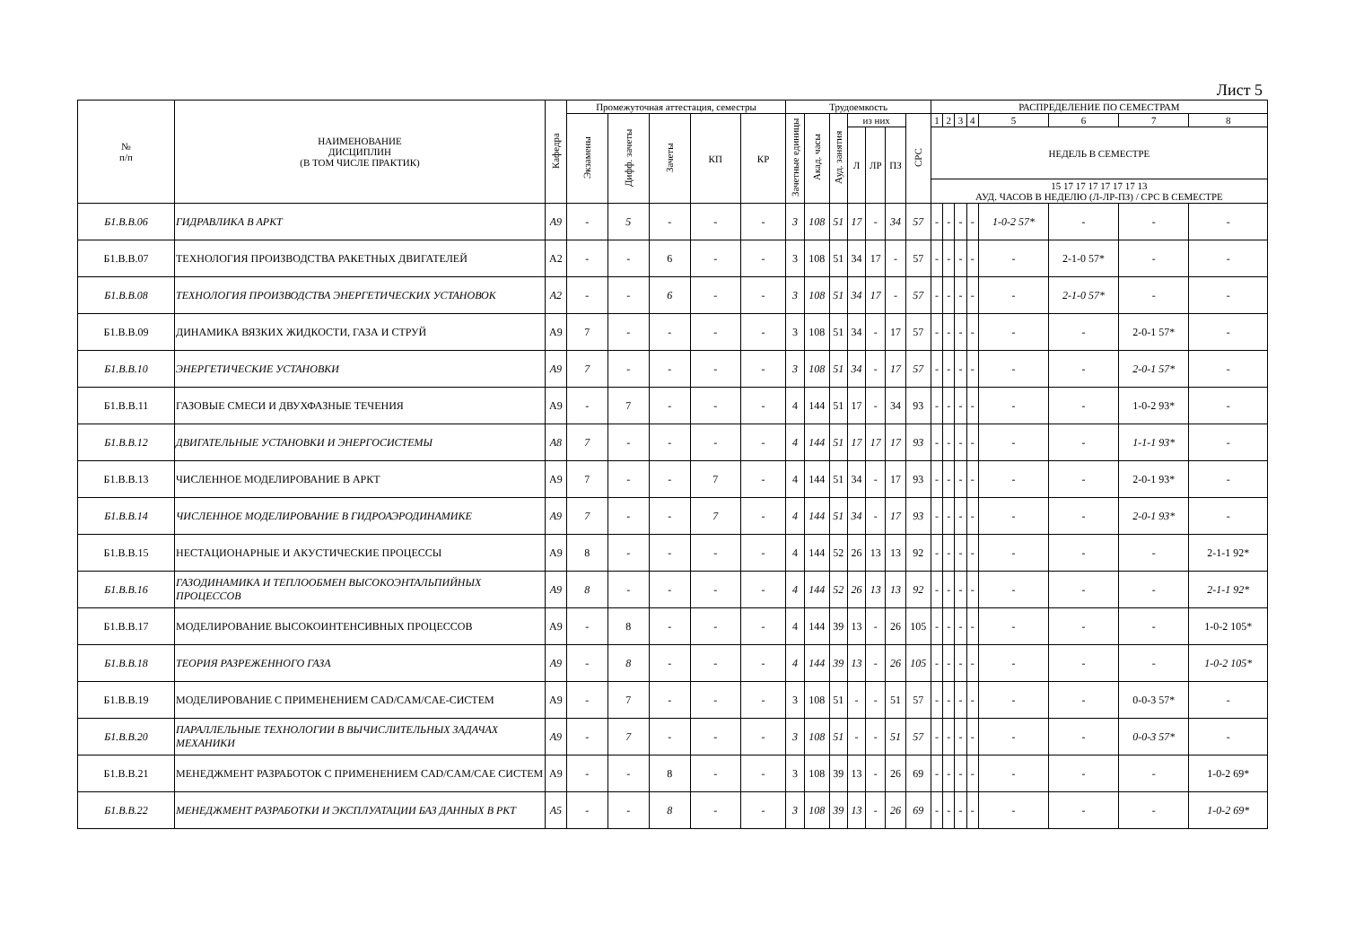Лист 5
| № п/п | НАИМЕНОВАНИЕ ДИСЦИПЛИН (В ТОМ ЧИСЛЕ ПРАКТИК) | Кафедра | Промежуточная аттестация, семестры | | | | | Трудоемкость | | | | | | | РАСПРЕДЕЛЕНИЕ ПО СЕМЕСТРАМ | | | | | | | |
| --- | --- | --- | --- | --- | --- | --- | --- | --- | --- | --- | --- | --- | --- | --- | --- | --- | --- | --- | --- | --- | --- | --- |
| | | | Экзамены | Дифф. зачеты | Зачеты | КП | КР | Зачетные единицы | Акад. часы | Ауд. занятия | из них | | | СРС | 1 | 2 | 3 | 4 | 5 | 6 | 7 | 8 |
| | | | | | | | | | | | Л | ЛР | ПЗ | | НЕДЕЛЬ В СЕМЕСТРЕ | | | | | | | |
| | | | | | | | | | | | | | | | 15 17 17 17 17 17 17 13 АУД. ЧАСОВ В НЕДЕЛЮ (Л-ЛР-ПЗ) / СРС В СЕМЕСТРЕ | | | | | | | |
| Б1.В.В.06 | ГИДРАВЛИКА В АРКТ | А9 | - | 5 | - | - | - | 3 | 108 | 51 | 17 | - | 34 | 57 | - | - | - | - | 1-0-2 57* | - | - | - |
| Б1.В.В.07 | ТЕХНОЛОГИЯ ПРОИЗВОДСТВА РАКЕТНЫХ ДВИГАТЕЛЕЙ | А2 | - | - | 6 | - | - | 3 | 108 | 51 | 34 | 17 | - | 57 | - | - | - | - | - | 2-1-0 57* | - | - |
| Б1.В.В.08 | ТЕХНОЛОГИЯ ПРОИЗВОДСТВА ЭНЕРГЕТИЧЕСКИХ УСТАНОВОК | А2 | - | - | 6 | - | - | 3 | 108 | 51 | 34 | 17 | - | 57 | - | - | - | - | - | 2-1-0 57* | - | - |
| Б1.В.В.09 | ДИНАМИКА ВЯЗКИХ ЖИДКОСТИ, ГАЗА И СТРУЙ | А9 | 7 | - | - | - | - | 3 | 108 | 51 | 34 | - | 17 | 57 | - | - | - | - | - | - | 2-0-1 57* | - |
| Б1.В.В.10 | ЭНЕРГЕТИЧЕСКИЕ УСТАНОВКИ | А9 | 7 | - | - | - | - | 3 | 108 | 51 | 34 | - | 17 | 57 | - | - | - | - | - | - | 2-0-1 57* | - |
| Б1.В.В.11 | ГАЗОВЫЕ СМЕСИ И ДВУХФАЗНЫЕ ТЕЧЕНИЯ | А9 | - | 7 | - | - | - | 4 | 144 | 51 | 17 | - | 34 | 93 | - | - | - | - | - | - | 1-0-2 93* | - |
| Б1.В.В.12 | ДВИГАТЕЛЬНЫЕ УСТАНОВКИ И ЭНЕРГОСИСТЕМЫ | А8 | 7 | - | - | - | - | 4 | 144 | 51 | 17 | 17 | 17 | 93 | - | - | - | - | - | - | 1-1-1 93* | - |
| Б1.В.В.13 | ЧИСЛЕННОЕ МОДЕЛИРОВАНИЕ В АРКТ | А9 | 7 | - | - | 7 | - | 4 | 144 | 51 | 34 | - | 17 | 93 | - | - | - | - | - | - | 2-0-1 93* | - |
| Б1.В.В.14 | ЧИСЛЕННОЕ МОДЕЛИРОВАНИЕ В ГИДРОАЭРОДИНАМИКЕ | А9 | 7 | - | - | 7 | - | 4 | 144 | 51 | 34 | - | 17 | 93 | - | - | - | - | - | - | 2-0-1 93* | - |
| Б1.В.В.15 | НЕСТАЦИОНАРНЫЕ И АКУСТИЧЕСКИЕ ПРОЦЕССЫ | А9 | 8 | - | - | - | - | 4 | 144 | 52 | 26 | 13 | 13 | 92 | - | - | - | - | - | - | - | 2-1-1 92* |
| Б1.В.В.16 | ГАЗОДИНАМИКА И ТЕПЛООБМЕН ВЫСОКОЭНТАЛЬПИЙНЫХ ПРОЦЕССОВ | А9 | 8 | - | - | - | - | 4 | 144 | 52 | 26 | 13 | 13 | 92 | - | - | - | - | - | - | - | 2-1-1 92* |
| Б1.В.В.17 | МОДЕЛИРОВАНИЕ ВЫСОКОИНТЕНСИВНЫХ ПРОЦЕССОВ | А9 | - | 8 | - | - | - | 4 | 144 | 39 | 13 | - | 26 | 105 | - | - | - | - | - | - | - | 1-0-2 105* |
| Б1.В.В.18 | ТЕОРИЯ РАЗРЕЖЕННОГО ГАЗА | А9 | - | 8 | - | - | - | 4 | 144 | 39 | 13 | - | 26 | 105 | - | - | - | - | - | - | - | 1-0-2 105* |
| Б1.В.В.19 | МОДЕЛИРОВАНИЕ С ПРИМЕНЕНИЕМ CAD/CAM/CAE-СИСТЕМ | А9 | - | 7 | - | - | - | 3 | 108 | 51 | - | - | 51 | 57 | - | - | - | - | - | - | 0-0-3 57* | - |
| Б1.В.В.20 | ПАРАЛЛЕЛЬНЫЕ ТЕХНОЛОГИИ В ВЫЧИСЛИТЕЛЬНЫХ ЗАДАЧАХ МЕХАНИКИ | А9 | - | 7 | - | - | - | 3 | 108 | 51 | - | - | 51 | 57 | - | - | - | - | - | - | 0-0-3 57* | - |
| Б1.В.В.21 | МЕНЕДЖМЕНТ РАЗРАБОТОК С ПРИМЕНЕНИЕМ CAD/CAM/CAE СИСТЕМ | А9 | - | - | 8 | - | - | 3 | 108 | 39 | 13 | - | 26 | 69 | - | - | - | - | - | - | - | 1-0-2 69* |
| Б1.В.В.22 | МЕНЕДЖМЕНТ РАЗРАБОТКИ И ЭКСПЛУАТАЦИИ БАЗ ДАННЫХ В РКТ | А5 | - | - | 8 | - | - | 3 | 108 | 39 | 13 | - | 26 | 69 | - | - | - | - | - | - | - | 1-0-2 69* |